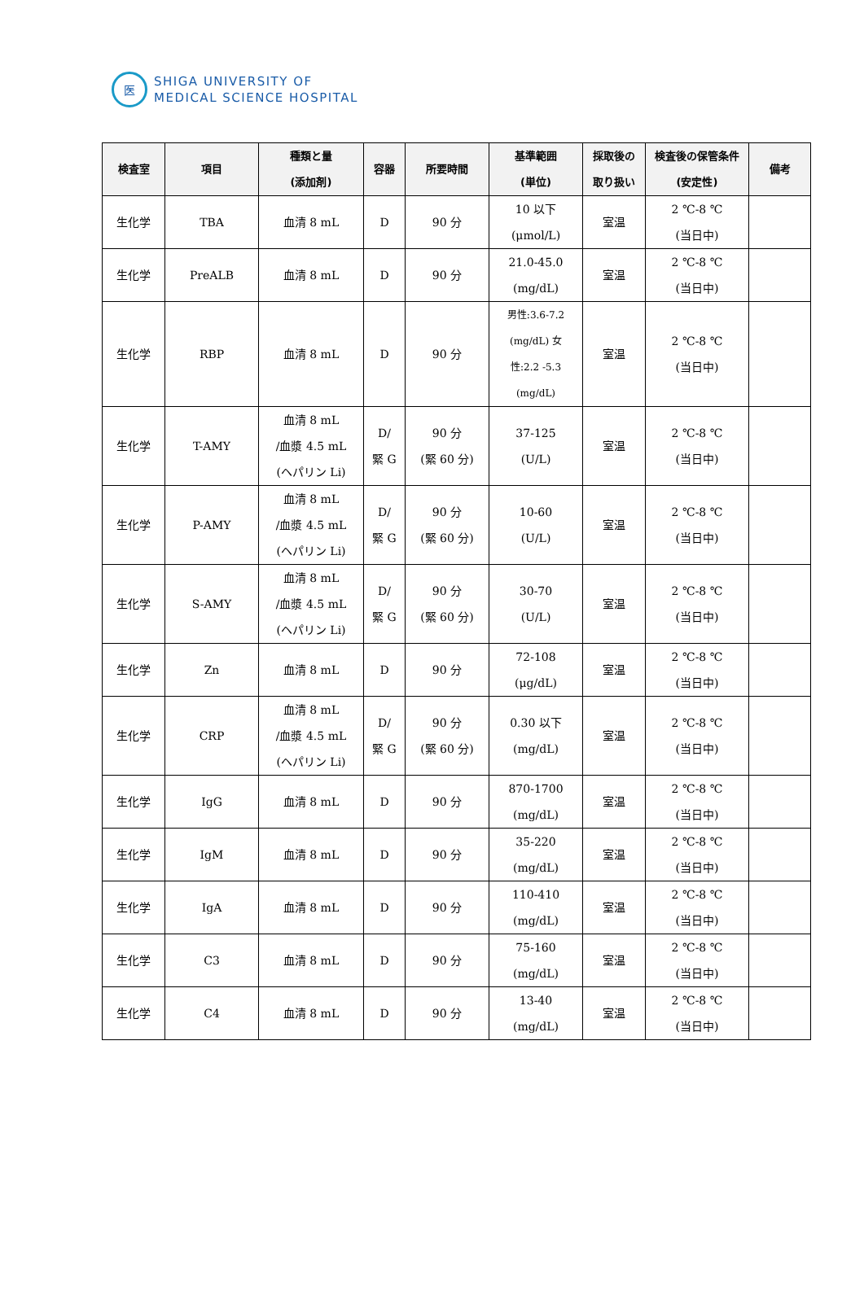医
SHIGA UNIVERSITY OF
MEDICAL SCIENCE HOSPITAL
| 検査室 | 項目 | 種類と量 (添加剤) | 容器 | 所要時間 | 基準範囲 (単位) | 採取後の 取り扱い | 検査後の保管条件(安定性) | 備考 |
| --- | --- | --- | --- | --- | --- | --- | --- | --- |
| 生化学 | TBA | 血清 8 mL | D | 90 分 | 10 以下 (μmol/L) | 室温 | 2 ℃-8 ℃ (当日中) | |
| 生化学 | PreALB | 血清 8 mL | D | 90 分 | 21.0-45.0 (mg/dL) | 室温 | 2 ℃-8 ℃ (当日中) | |
| 生化学 | RBP | 血清 8 mL | D | 90 分 | 男性:3.6-7.2 (mg/dL) 女 性:2.2 -5.3 (mg/dL) | 室温 | 2 ℃-8 ℃ (当日中) | |
| 生化学 | T-AMY | 血清 8 mL /血漿 4.5 mL (ヘパリン Li) | D/ 緊 G | 90 分 (緊 60 分) | 37-125 (U/L) | 室温 | 2 ℃-8 ℃ (当日中) | |
| 生化学 | P-AMY | 血清 8 mL /血漿 4.5 mL (ヘパリン Li) | D/ 緊 G | 90 分 (緊 60 分) | 10-60 (U/L) | 室温 | 2 ℃-8 ℃ (当日中) | |
| 生化学 | S-AMY | 血清 8 mL /血漿 4.5 mL (ヘパリン Li) | D/ 緊 G | 90 分 (緊 60 分) | 30-70 (U/L) | 室温 | 2 ℃-8 ℃ (当日中) | |
| 生化学 | Zn | 血清 8 mL | D | 90 分 | 72-108 (μg/dL) | 室温 | 2 ℃-8 ℃ (当日中) | |
| 生化学 | CRP | 血清 8 mL /血漿 4.5 mL (ヘパリン Li) | D/ 緊 G | 90 分 (緊 60 分) | 0.30 以下 (mg/dL) | 室温 | 2 ℃-8 ℃ (当日中) | |
| 生化学 | IgG | 血清 8 mL | D | 90 分 | 870-1700 (mg/dL) | 室温 | 2 ℃-8 ℃ (当日中) | |
| 生化学 | IgM | 血清 8 mL | D | 90 分 | 35-220 (mg/dL) | 室温 | 2 ℃-8 ℃ (当日中) | |
| 生化学 | IgA | 血清 8 mL | D | 90 分 | 110-410 (mg/dL) | 室温 | 2 ℃-8 ℃ (当日中) | |
| 生化学 | C3 | 血清 8 mL | D | 90 分 | 75-160 (mg/dL) | 室温 | 2 ℃-8 ℃ (当日中) | |
| 生化学 | C4 | 血清 8 mL | D | 90 分 | 13-40 (mg/dL) | 室温 | 2 ℃-8 ℃ (当日中) | |